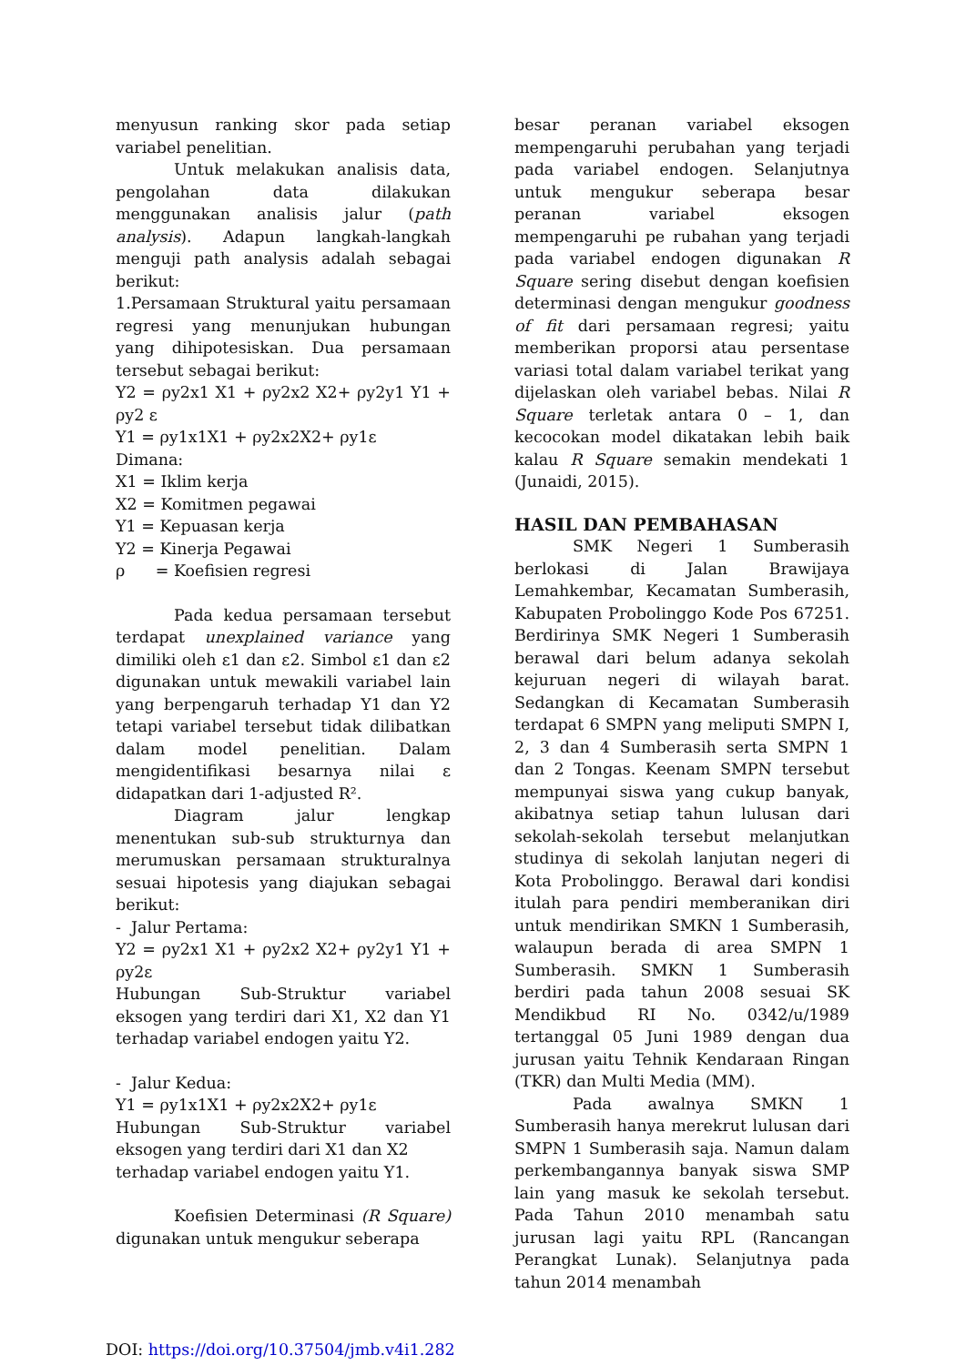menyusun ranking skor pada setiap variabel penelitian.
Untuk melakukan analisis data, pengolahan data dilakukan menggunakan analisis jalur (path analysis). Adapun langkah-langkah menguji path analysis adalah sebagai berikut:
1.Persamaan Struktural yaitu persamaan regresi yang menunjukan hubungan yang dihipotesiskan. Dua persamaan tersebut sebagai berikut:
Y2 = ρy2x1 X1 + ρy2x2 X2+ ρy2y1 Y1 + ρy2 ε
Y1 = ρy1x1X1 + ρy2x2X2+ ρy1ε
Dimana:
X1 = Iklim kerja
X2 = Komitmen pegawai
Y1 = Kepuasan kerja
Y2 = Kinerja Pegawai
ρ = Koefisien regresi
Pada kedua persamaan tersebut terdapat unexplained variance yang dimiliki oleh ε1 dan ε2. Simbol ε1 dan ε2 digunakan untuk mewakili variabel lain yang berpengaruh terhadap Y1 dan Y2 tetapi variabel tersebut tidak dilibatkan dalam model penelitian. Dalam mengidentifikasi besarnya nilai ε didapatkan dari 1-adjusted R².
Diagram jalur lengkap menentukan sub-sub strukturnya dan merumuskan persamaan strukturalnya sesuai hipotesis yang diajukan sebagai berikut:
- Jalur Pertama:
Y2 = ρy2x1 X1 + ρy2x2 X2+ ρy2y1 Y1 + ρy2ε
Hubungan Sub-Struktur variabel eksogen yang terdiri dari X1, X2 dan Y1 terhadap variabel endogen yaitu Y2.
- Jalur Kedua:
Y1 = ρy1x1X1 + ρy2x2X2+ ρy1ε
Hubungan Sub-Struktur variabel eksogen yang terdiri dari X1 dan X2
terhadap variabel endogen yaitu Y1.
Koefisien Determinasi (R Square) digunakan untuk mengukur seberapa
besar peranan variabel eksogen mempengaruhi perubahan yang terjadi pada variabel endogen. Selanjutnya untuk mengukur seberapa besar peranan variabel eksogen mempengaruhi pe rubahan yang terjadi pada variabel endogen digunakan R Square sering disebut dengan koefisien determinasi dengan mengukur goodness of fit dari persamaan regresi; yaitu memberikan proporsi atau persentase variasi total dalam variabel terikat yang dijelaskan oleh variabel bebas. Nilai R Square terletak antara 0 – 1, dan kecocokan model dikatakan lebih baik kalau R Square semakin mendekati 1 (Junaidi, 2015).
HASIL DAN PEMBAHASAN
SMK Negeri 1 Sumberasih berlokasi di Jalan Brawijaya Lemahkembar, Kecamatan Sumberasih, Kabupaten Probolinggo Kode Pos 67251. Berdirinya SMK Negeri 1 Sumberasih berawal dari belum adanya sekolah kejuruan negeri di wilayah barat. Sedangkan di Kecamatan Sumberasih terdapat 6 SMPN yang meliputi SMPN I, 2, 3 dan 4 Sumberasih serta SMPN 1 dan 2 Tongas. Keenam SMPN tersebut mempunyai siswa yang cukup banyak, akibatnya setiap tahun lulusan dari sekolah-sekolah tersebut melanjutkan studinya di sekolah lanjutan negeri di Kota Probolinggo. Berawal dari kondisi itulah para pendiri memberanikan diri untuk mendirikan SMKN 1 Sumberasih, walaupun berada di area SMPN 1 Sumberasih. SMKN 1 Sumberasih berdiri pada tahun 2008 sesuai SK Mendikbud RI No. 0342/u/1989 tertanggal 05 Juni 1989 dengan dua jurusan yaitu Tehnik Kendaraan Ringan (TKR) dan Multi Media (MM).
Pada awalnya SMKN 1 Sumberasih hanya merekrut lulusan dari SMPN 1 Sumberasih saja. Namun dalam perkembangannya banyak siswa SMP lain yang masuk ke sekolah tersebut. Pada Tahun 2010 menambah satu jurusan lagi yaitu RPL (Rancangan Perangkat Lunak). Selanjutnya pada tahun 2014 menambah
DOI: https://doi.org/10.37504/jmb.v4i1.282